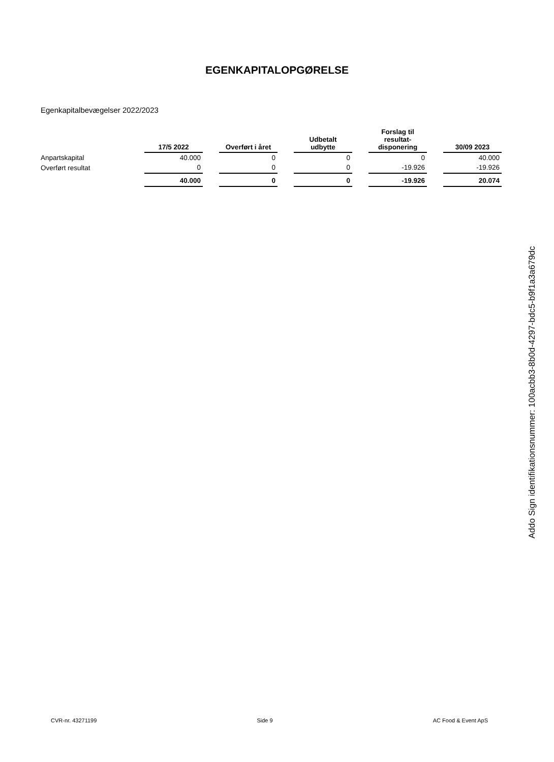EGENKAPITALOPGØRELSE
Egenkapitalbevægelser 2022/2023
| | 17/5 2022 | | Overført i året | | Udbetalt udbytte | | Forslag til resultat- disponering | | 30/09 2023 |
| Anpartskapital | 40.000 | | 0 | | 0 | | 0 | | 40.000 |
| Overført resultat | 0 | | 0 | | 0 | | -19.926 | | -19.926 |
| | 40.000 | | 0 | | 0 | | -19.926 | | 20.074 |
Addo Sign identifikationsnummer: 100acbb3-8b0d-4297-bdc5-b9f1a3a679dc
CVR-nr. 43271199 Side 9 AC Food & Event ApS